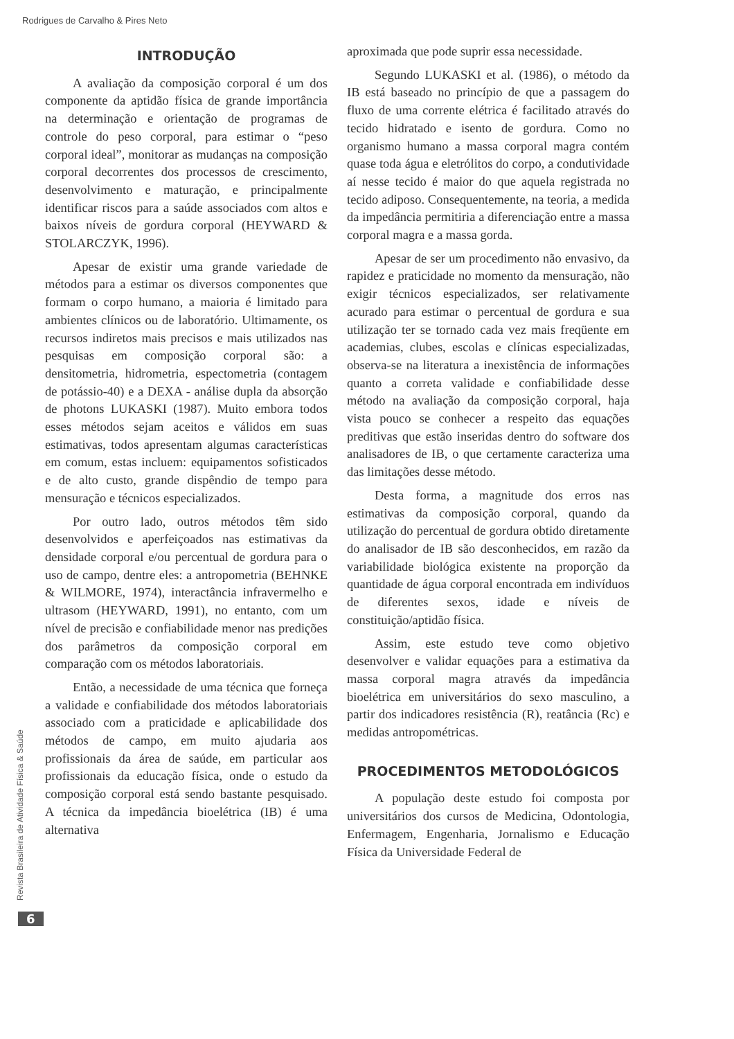Rodrigues de Carvalho & Pires Neto
INTRODUÇÃO
A avaliação da composição corporal é um dos componente da aptidão física de grande importância na determinação e orientação de programas de controle do peso corporal, para estimar o “peso corporal ideal”, monitorar as mudanças na composição corporal decorrentes dos processos de crescimento, desenvolvimento e maturação, e principalmente identificar riscos para a saúde associados com altos e baixos níveis de gordura corporal (HEYWARD & STOLARCZYK, 1996).
Apesar de existir uma grande variedade de métodos para a estimar os diversos componentes que formam o corpo humano, a maioria é limitado para ambientes clínicos ou de laboratório. Ultimamente, os recursos indiretos mais precisos e mais utilizados nas pesquisas em composição corporal são: a densitometria, hidrometria, espectometria (contagem de potássio-40) e a DEXA - análise dupla da absorção de photons LUKASKI (1987). Muito embora todos esses métodos sejam aceitos e válidos em suas estimativas, todos apresentam algumas características em comum, estas incluem: equipamentos sofisticados e de alto custo, grande dispêndio de tempo para mensuração e técnicos especializados.
Por outro lado, outros métodos têm sido desenvolvidos e aperfeiçoados nas estimativas da densidade corporal e/ou percentual de gordura para o uso de campo, dentre eles: a antropometria (BEHNKE & WILMORE, 1974), interactância infravermelho e ultrasom (HEYWARD, 1991), no entanto, com um nível de precisão e confiabilidade menor nas predições dos parâmetros da composição corporal em comparação com os métodos laboratoriais.
Então, a necessidade de uma técnica que forneça a validade e confiabilidade dos métodos laboratoriais associado com a praticidade e aplicabilidade dos métodos de campo, em muito ajudaria aos profissionais da área de saúde, em particular aos profissionais da educação física, onde o estudo da composição corporal está sendo bastante pesquisado. A técnica da impedância bioelétrica (IB) é uma alternativa
aproximada que pode suprir essa necessidade.
Segundo LUKASKI et al. (1986), o método da IB está baseado no princípio de que a passagem do fluxo de uma corrente elétrica é facilitado através do tecido hidratado e isento de gordura. Como no organismo humano a massa corporal magra contém quase toda água e eletrólitos do corpo, a condutividade aí nesse tecido é maior do que aquela registrada no tecido adiposo. Consequentemente, na teoria, a medida da impedância permitiria a diferenciação entre a massa corporal magra e a massa gorda.
Apesar de ser um procedimento não envasivo, da rapidez e praticidade no momento da mensuração, não exigir técnicos especializados, ser relativamente acurado para estimar o percentual de gordura e sua utilização ter se tornado cada vez mais freqüente em academias, clubes, escolas e clínicas especializadas, observa-se na literatura a inexistência de informações quanto a correta validade e confiabilidade desse método na avaliação da composição corporal, haja vista pouco se conhecer a respeito das equações preditivas que estão inseridas dentro do software dos analisadores de IB, o que certamente caracteriza uma das limitações desse método.
Desta forma, a magnitude dos erros nas estimativas da composição corporal, quando da utilização do percentual de gordura obtido diretamente do analisador de IB são desconhecidos, em razão da variabilidade biológica existente na proporção da quantidade de água corporal encontrada em indivíduos de diferentes sexos, idade e níveis de constituição/aptidão física.
Assim, este estudo teve como objetivo desenvolver e validar equações para a estimativa da massa corporal magra através da impedância bioelétrica em universitários do sexo masculino, a partir dos indicadores resistência (R), reatância (Rc) e medidas antropométricas.
PROCEDIMENTOS METODOLÓGICOS
A população deste estudo foi composta por universitários dos cursos de Medicina, Odontologia, Enfermagem, Engenharia, Jornalismo e Educação Física da Universidade Federal de
Revista Brasileira de Atividade Física & Saúde
6